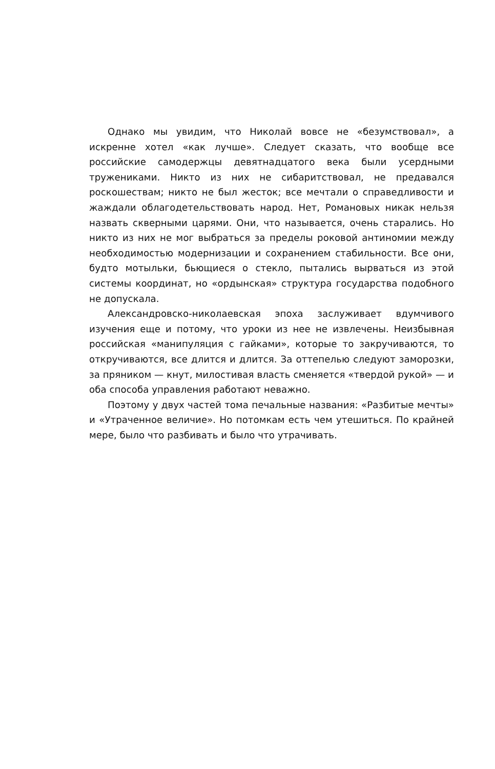Однако мы увидим, что Николай вовсе не «безумствовал», а искренне хотел «как лучше». Следует сказать, что вообще все российские самодержцы девятнадцатого века были усердными тружениками. Никто из них не сибаритствовал, не предавался роскошествам; никто не был жесток; все мечтали о справедливости и жаждали облагодетельствовать народ. Нет, Романовых никак нельзя назвать скверными царями. Они, что называется, очень старались. Но никто из них не мог выбраться за пределы роковой антиномии между необходимостью модернизации и сохранением стабильности. Все они, будто мотыльки, бьющиеся о стекло, пытались вырваться из этой системы координат, но «ордынская» структура государства подобного не допускала.
Александровско-николаевская эпоха заслуживает вдумчивого изучения еще и потому, что уроки из нее не извлечены. Неизбывная российская «манипуляция с гайками», которые то закручиваются, то откручиваются, все длится и длится. За оттепелью следуют заморозки, за пряником — кнут, милостивая власть сменяется «твердой рукой» — и оба способа управления работают неважно.
Поэтому у двух частей тома печальные названия: «Разбитые мечты» и «Утраченное величие». Но потомкам есть чем утешиться. По крайней мере, было что разбивать и было что утрачивать.